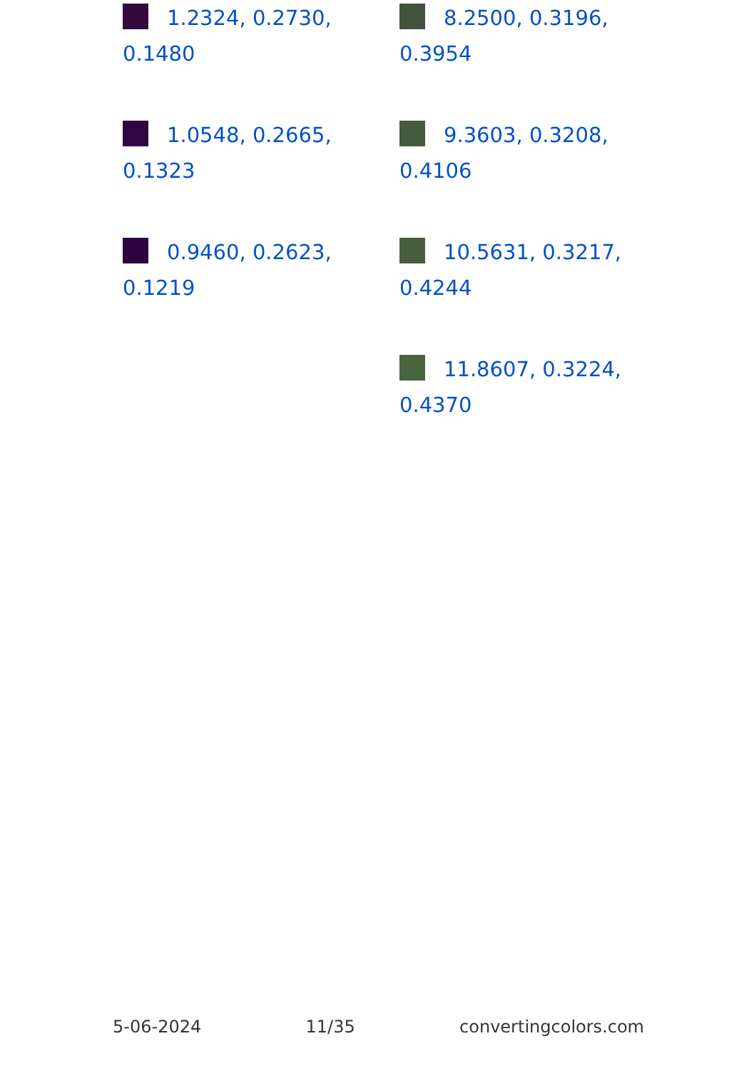1.2324, 0.2730, 0.1480
1.0548, 0.2665, 0.1323
0.9460, 0.2623, 0.1219
8.2500, 0.3196, 0.3954
9.3603, 0.3208, 0.4106
10.5631, 0.3217, 0.4244
11.8607, 0.3224, 0.4370
5-06-2024 11/35 convertingcolors.com